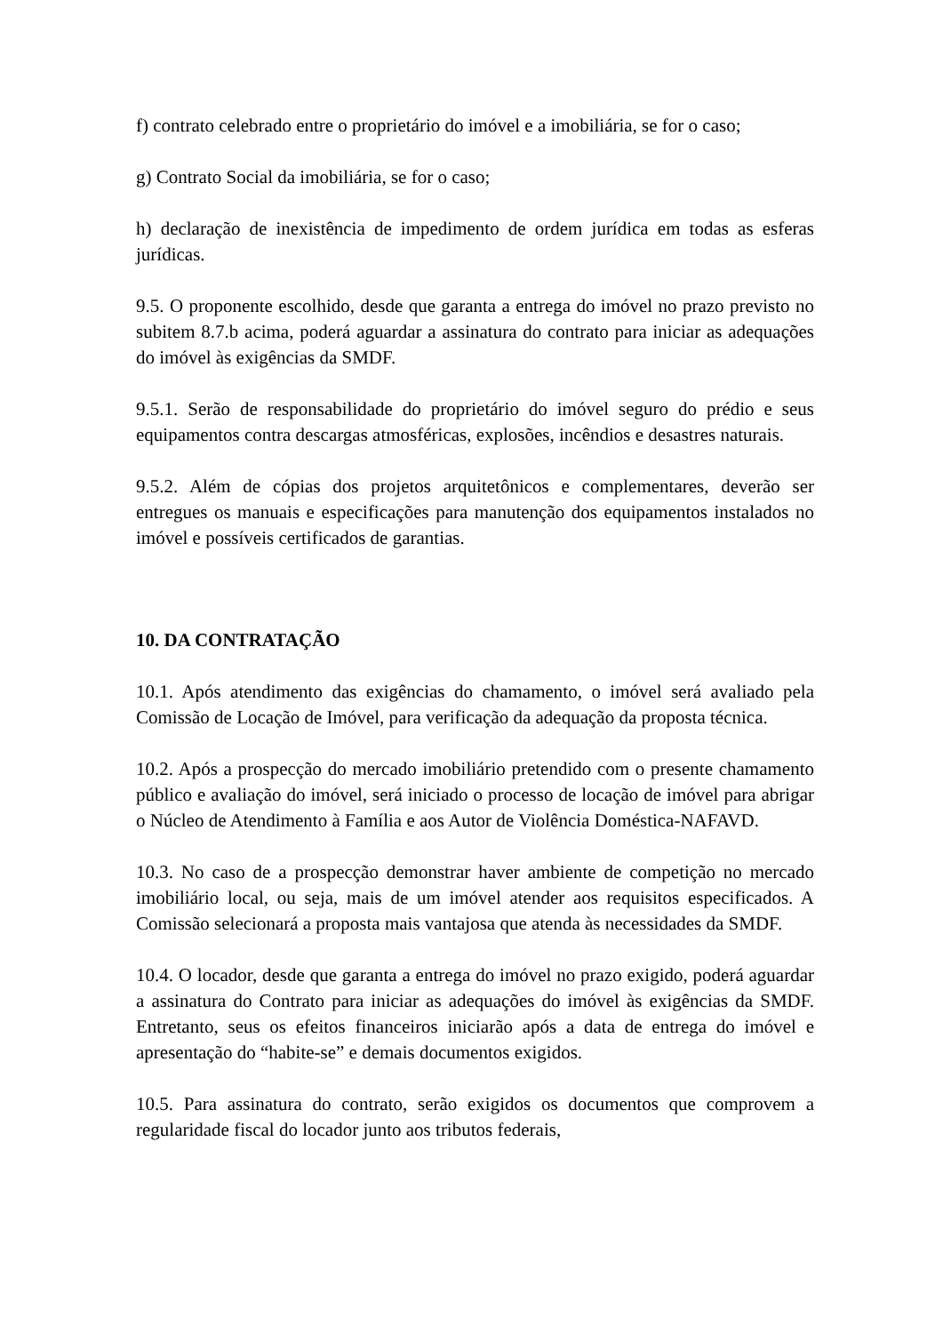f) contrato celebrado entre o proprietário do imóvel e a imobiliária, se for o caso;
g) Contrato Social da imobiliária, se for o caso;
h) declaração de inexistência de impedimento de ordem jurídica em todas as esferas jurídicas.
9.5. O proponente escolhido, desde que garanta a entrega do imóvel no prazo previsto no subitem 8.7.b acima, poderá aguardar a assinatura do contrato para iniciar as adequações do imóvel às exigências da SMDF.
9.5.1. Serão de responsabilidade do proprietário do imóvel seguro do prédio e seus equipamentos contra descargas atmosféricas, explosões, incêndios e desastres naturais.
9.5.2. Além de cópias dos projetos arquitetônicos e complementares, deverão ser entregues os manuais e especificações para manutenção dos equipamentos instalados no imóvel e possíveis certificados de garantias.
10. DA CONTRATAÇÃO
10.1. Após atendimento das exigências do chamamento, o imóvel será avaliado pela Comissão de Locação de Imóvel, para verificação da adequação da proposta técnica.
10.2. Após a prospecção do mercado imobiliário pretendido com o presente chamamento público e avaliação do imóvel, será iniciado o processo de locação de imóvel para abrigar o Núcleo de Atendimento à Família e aos Autor de Violência Doméstica-NAFAVD.
10.3. No caso de a prospecção demonstrar haver ambiente de competição no mercado imobiliário local, ou seja, mais de um imóvel atender aos requisitos especificados. A Comissão selecionará a proposta mais vantajosa que atenda às necessidades da SMDF.
10.4. O locador, desde que garanta a entrega do imóvel no prazo exigido, poderá aguardar a assinatura do Contrato para iniciar as adequações do imóvel às exigências da SMDF. Entretanto, seus os efeitos financeiros iniciarão após a data de entrega do imóvel e apresentação do “habite-se” e demais documentos exigidos.
10.5. Para assinatura do contrato, serão exigidos os documentos que comprovem a regularidade fiscal do locador junto aos tributos federais,